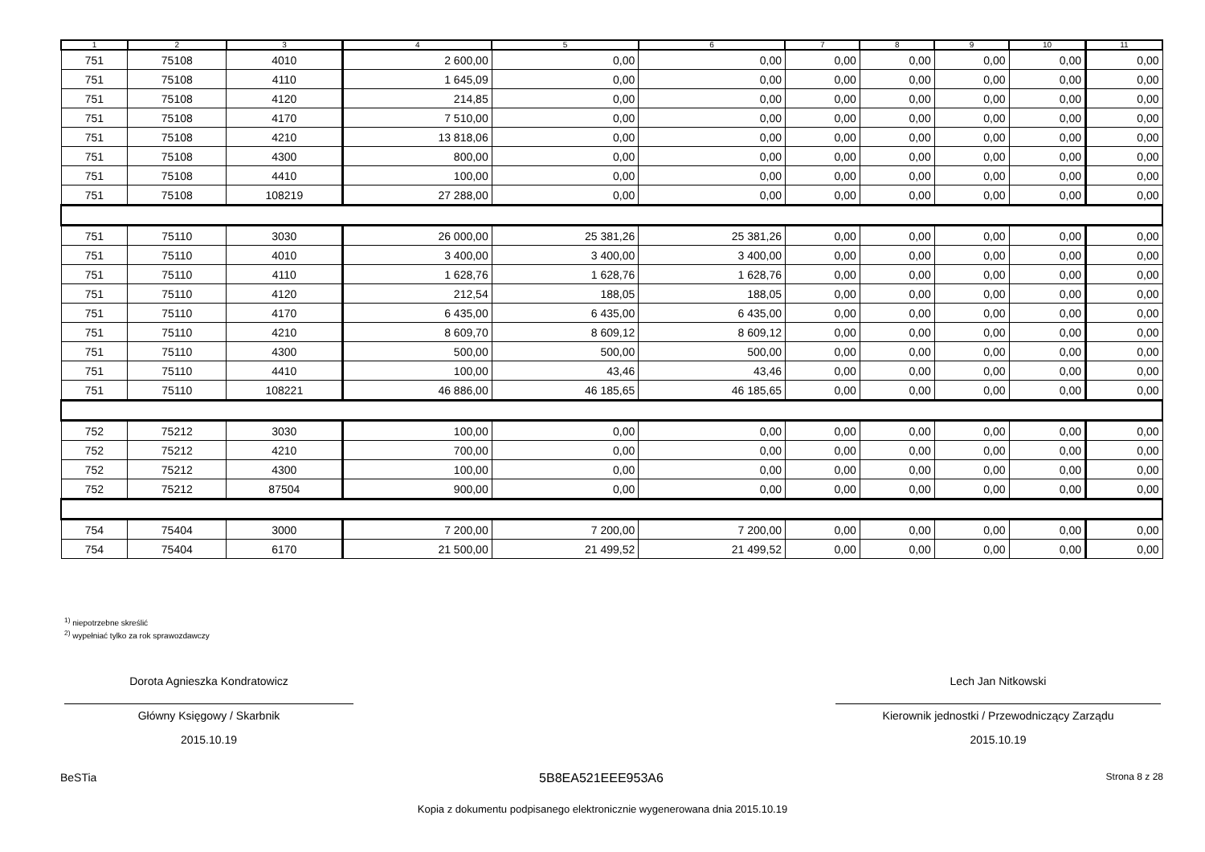| 1 | 2 | 3 | 4 | 5 | 6 | 7 | 8 | 9 | 10 | 11 |
| --- | --- | --- | --- | --- | --- | --- | --- | --- | --- | --- |
| 751 | 75108 | 4010 | 2 600,00 | 0,00 | 0,00 | 0,00 | 0,00 | 0,00 | 0,00 | 0,00 |
| 751 | 75108 | 4110 | 1 645,09 | 0,00 | 0,00 | 0,00 | 0,00 | 0,00 | 0,00 | 0,00 |
| 751 | 75108 | 4120 | 214,85 | 0,00 | 0,00 | 0,00 | 0,00 | 0,00 | 0,00 | 0,00 |
| 751 | 75108 | 4170 | 7 510,00 | 0,00 | 0,00 | 0,00 | 0,00 | 0,00 | 0,00 | 0,00 |
| 751 | 75108 | 4210 | 13 818,06 | 0,00 | 0,00 | 0,00 | 0,00 | 0,00 | 0,00 | 0,00 |
| 751 | 75108 | 4300 | 800,00 | 0,00 | 0,00 | 0,00 | 0,00 | 0,00 | 0,00 | 0,00 |
| 751 | 75108 | 4410 | 100,00 | 0,00 | 0,00 | 0,00 | 0,00 | 0,00 | 0,00 | 0,00 |
| 751 | 75108 | 108219 | 27 288,00 | 0,00 | 0,00 | 0,00 | 0,00 | 0,00 | 0,00 | 0,00 |
| 751 | 75110 | 3030 | 26 000,00 | 25 381,26 | 25 381,26 | 0,00 | 0,00 | 0,00 | 0,00 | 0,00 |
| 751 | 75110 | 4010 | 3 400,00 | 3 400,00 | 3 400,00 | 0,00 | 0,00 | 0,00 | 0,00 | 0,00 |
| 751 | 75110 | 4110 | 1 628,76 | 1 628,76 | 1 628,76 | 0,00 | 0,00 | 0,00 | 0,00 | 0,00 |
| 751 | 75110 | 4120 | 212,54 | 188,05 | 188,05 | 0,00 | 0,00 | 0,00 | 0,00 | 0,00 |
| 751 | 75110 | 4170 | 6 435,00 | 6 435,00 | 6 435,00 | 0,00 | 0,00 | 0,00 | 0,00 | 0,00 |
| 751 | 75110 | 4210 | 8 609,70 | 8 609,12 | 8 609,12 | 0,00 | 0,00 | 0,00 | 0,00 | 0,00 |
| 751 | 75110 | 4300 | 500,00 | 500,00 | 500,00 | 0,00 | 0,00 | 0,00 | 0,00 | 0,00 |
| 751 | 75110 | 4410 | 100,00 | 43,46 | 43,46 | 0,00 | 0,00 | 0,00 | 0,00 | 0,00 |
| 751 | 75110 | 108221 | 46 886,00 | 46 185,65 | 46 185,65 | 0,00 | 0,00 | 0,00 | 0,00 | 0,00 |
| 752 | 75212 | 3030 | 100,00 | 0,00 | 0,00 | 0,00 | 0,00 | 0,00 | 0,00 | 0,00 |
| 752 | 75212 | 4210 | 700,00 | 0,00 | 0,00 | 0,00 | 0,00 | 0,00 | 0,00 | 0,00 |
| 752 | 75212 | 4300 | 100,00 | 0,00 | 0,00 | 0,00 | 0,00 | 0,00 | 0,00 | 0,00 |
| 752 | 75212 | 87504 | 900,00 | 0,00 | 0,00 | 0,00 | 0,00 | 0,00 | 0,00 | 0,00 |
| 754 | 75404 | 3000 | 7 200,00 | 7 200,00 | 7 200,00 | 0,00 | 0,00 | 0,00 | 0,00 | 0,00 |
| 754 | 75404 | 6170 | 21 500,00 | 21 499,52 | 21 499,52 | 0,00 | 0,00 | 0,00 | 0,00 | 0,00 |
<sup>1)</sup> niepotrzebne skreślić
<sup>2)</sup> wypełniać tylko za rok sprawozdawczy
Dorota Agnieszka Kondratowicz
Główny Księgowy / Skarbnik
2015.10.19
Lech Jan Nitkowski
Kierownik jednostki / Przewodniczący Zarządu
2015.10.19
BeSTia 5B8EA521EEE953A6 Strona 8 z 28
Kopia z dokumentu podpisanego elektronicznie wygenerowana dnia 2015.10.19